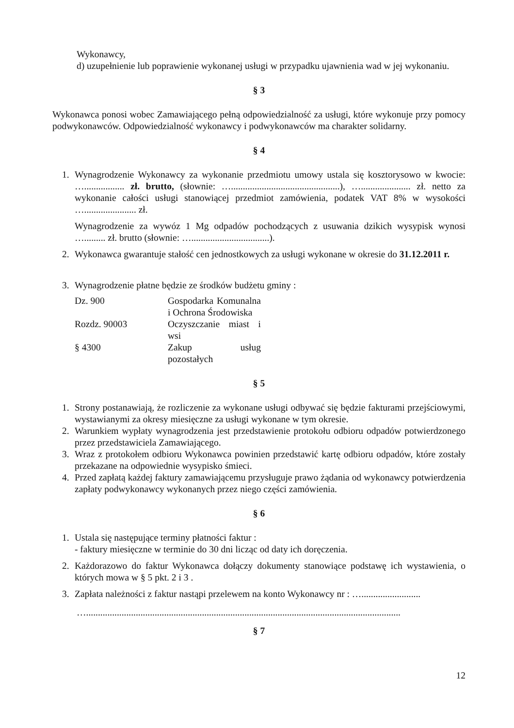Wykonawcy,
d) uzupełnienie lub poprawienie wykonanej usługi w przypadku ujawnienia wad w jej wykonaniu.
§ 3
Wykonawca ponosi wobec Zamawiającego pełną odpowiedzialność za usługi, które wykonuje przy pomocy podwykonawców. Odpowiedzialność wykonawcy i podwykonawców ma charakter solidarny.
§ 4
1. Wynagrodzenie Wykonawcy za wykonanie przedmiotu umowy ustala się kosztorysowo w kwocie: …................. zł. brutto, (słownie: …..............................................), …..................... zł. netto za wykonanie całości usługi stanowiącej przedmiot zamówienia, podatek VAT 8% w wysokości …...................... zł.
Wynagrodzenie za wywóz 1 Mg odpadów pochodzących z usuwania dzikich wysypisk wynosi …......... zł. brutto (słownie: ….................................).
2. Wykonawca gwarantuje stałość cen jednostkowych za usługi wykonane w okresie do 31.12.2011 r.
3. Wynagrodzenie płatne będzie ze środków budżetu gminy :
| Dz. 900 | Gospodarka Komunalna i Ochrona Środowiska |
| Rozdz. 90003 | Oczyszczanie miast i wsi |
| § 4300 | Zakup usług pozostałych |
§ 5
1. Strony postanawiają, że rozliczenie za wykonane usługi odbywać się będzie fakturami przejściowymi, wystawianymi za okresy miesięczne za usługi wykonane w tym okresie.
2. Warunkiem wypłaty wynagrodzenia jest przedstawienie protokołu odbioru odpadów potwierdzonego przez przedstawiciela Zamawiającego.
3. Wraz z protokołem odbioru Wykonawca powinien przedstawić kartę odbioru odpadów, które zostały przekazane na odpowiednie wysypisko śmieci.
4. Przed zapłatą każdej faktury zamawiającemu przysługuje prawo żądania od wykonawcy potwierdzenia zapłaty podwykonawcy wykonanych przez niego części zamówienia.
§ 6
1. Ustala się następujące terminy płatności faktur :
- faktury miesięczne w terminie do 30 dni licząc od daty ich doręczenia.
2. Każdorazowo do faktur Wykonawca dołączy dokumenty stanowiące podstawę ich wystawienia, o których mowa w § 5 pkt. 2 i 3 .
3. Zapłata należności z faktur nastąpi przelewem na konto Wykonawcy nr : ….........................
….....................................................................................................................................
§ 7
12